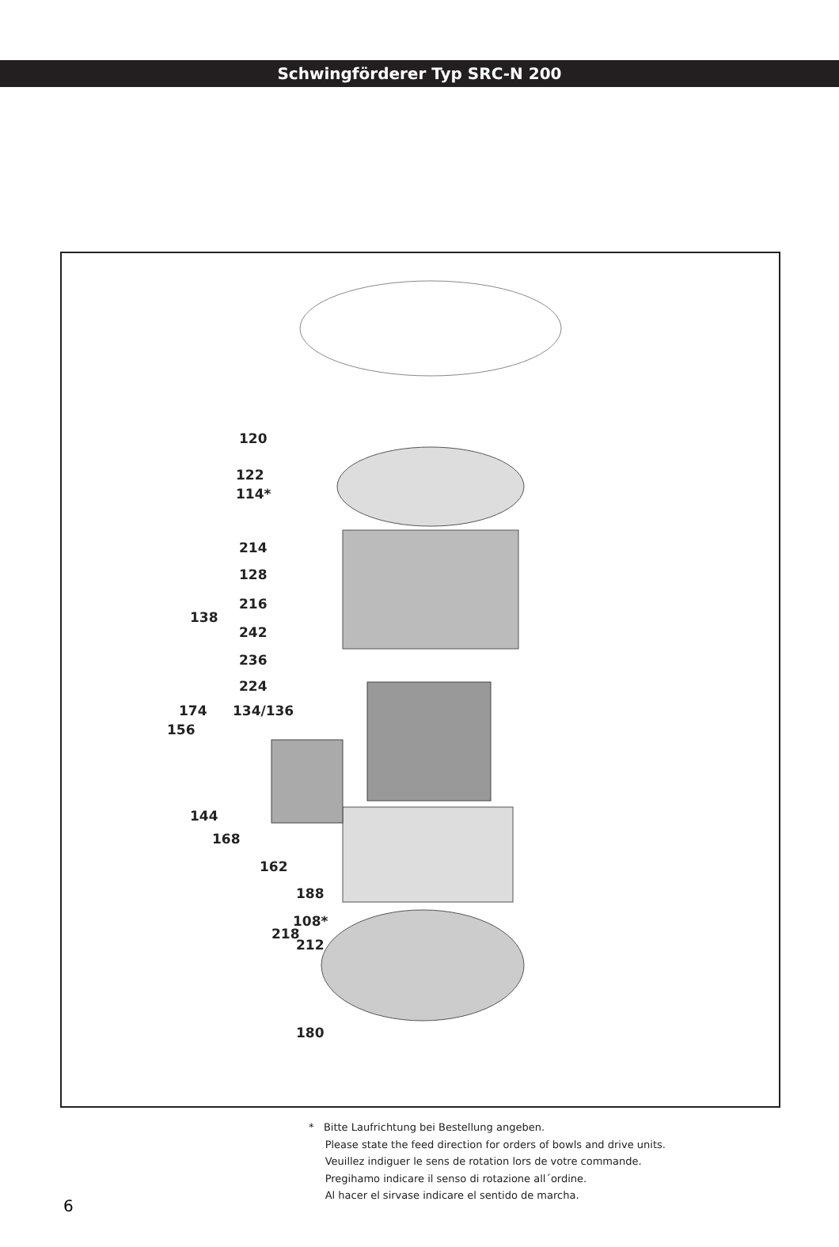Schwingförderer Typ SRC-N 200
120
122
114*
214
128
216
138
242
236
224
174 134/136
156
144
168
162
188
108*
218
212
180
* Bitte Laufrichtung bei Bestellung angeben.
Please state the feed direction for orders of bowls and drive units.
Veuillez indiguer le sens de rotation lors de votre commande.
Pregihamo indicare il senso di rotazione all´ordine.
Al hacer el sirvase indicare el sentido de marcha.
6